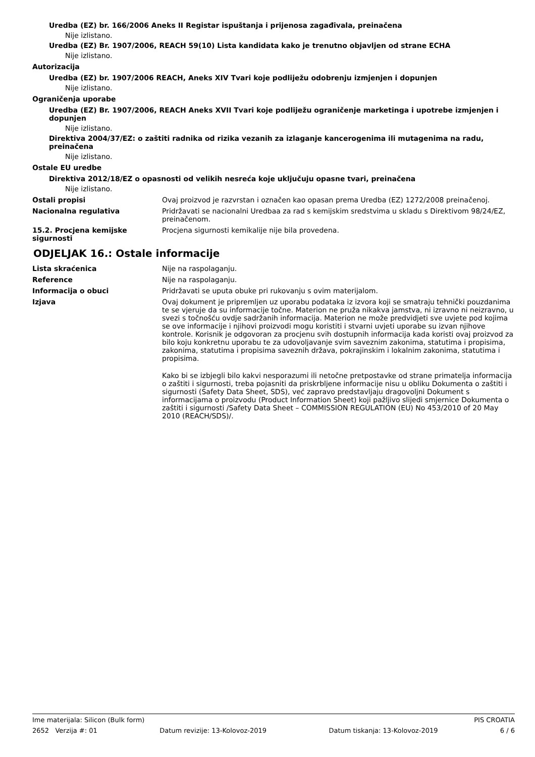Uredba (EZ) br. 166/2006 Aneks II Registar ispuštanja i prijenosa zagađivala, preinačena
Nije izlistano.
Uredba (EZ) Br. 1907/2006, REACH 59(10) Lista kandidata kako je trenutno objavljen od strane ECHA
Nije izlistano.
Autorizacija
Uredba (EZ) br. 1907/2006 REACH, Aneks XIV Tvari koje podliježu odobrenju izmjenjen i dopunjen
Nije izlistano.
Ograničenja uporabe
Uredba (EZ) Br. 1907/2006, REACH Aneks XVII Tvari koje podliježu ograničenje marketinga i upotrebe izmjenjen i dopunjen
Nije izlistano.
Direktiva 2004/37/EZ: o zaštiti radnika od rizika vezanih za izlaganje kancerogenima ili mutagenima na radu, preinačena
Nije izlistano.
Ostale EU uredbe
Direktiva 2012/18/EZ o opasnosti od velikih nesreća koje uključuju opasne tvari, preinačena
Nije izlistano.
Ostali propisi Ovaj proizvod je razvrstan i označen kao opasan prema Uredba (EZ) 1272/2008 preinačenoj.
Nacionalna regulativa Pridržavati se nacionalni Uredbaa za rad s kemijskim sredstvima u skladu s Direktivom 98/24/EZ, preinačenom.
15.2. Procjena kemijske sigurnosti
Procjena sigurnosti kemikalije nije bila provedena.
ODJELJAK 16.: Ostale informacije
Lista skraćenica Nije na raspolaganju.
Reference Nije na raspolaganju.
Informacija o obuci Pridržavati se uputa obuke pri rukovanju s ovim materijalom.
Izjava Ovaj dokument je pripremljen uz uporabu podataka iz izvora koji se smatraju tehnički pouzdanima te se vjeruje da su informacije točne. Materion ne pruža nikakva jamstva, ni izravno ni neizravno, u svezi s točnošću ovdje sadržanih informacija. Materion ne može predvidjeti sve uvjete pod kojima se ove informacije i njihovi proizvodi mogu koristiti i stvarni uvjeti uporabe su izvan njihove kontrole. Korisnik je odgovoran za procjenu svih dostupnih informacija kada koristi ovaj proizvod za bilo koju konkretnu uporabu te za udovoljavanje svim saveznim zakonima, statutima i propisima, zakonima, statutima i propisima saveznih država, pokrajinskim i lokalnim zakonima, statutima i propisima.
Kako bi se izbjegli bilo kakvi nesporazumi ili netočne pretpostavke od strane primatelja informacija o zaštiti i sigurnosti, treba pojasniti da priskrbljene informacije nisu u obliku Dokumenta o zaštiti i sigurnosti (Safety Data Sheet, SDS), već zapravo predstavljaju dragovoljni Dokument s informacijama o proizvodu (Product Information Sheet) koji pažljivo slijedi smjernice Dokumenta o zaštiti i sigurnosti /Safety Data Sheet – COMMISSION REGULATION (EU) No 453/2010 of 20 May 2010 (REACH/SDS)/.
Ime materijala: Silicon (Bulk form) PIS CROATIA
2652 Verzija #: 01 Datum revizije: 13-Kolovoz-2019 Datum tiskanja: 13-Kolovoz-2019 6 / 6